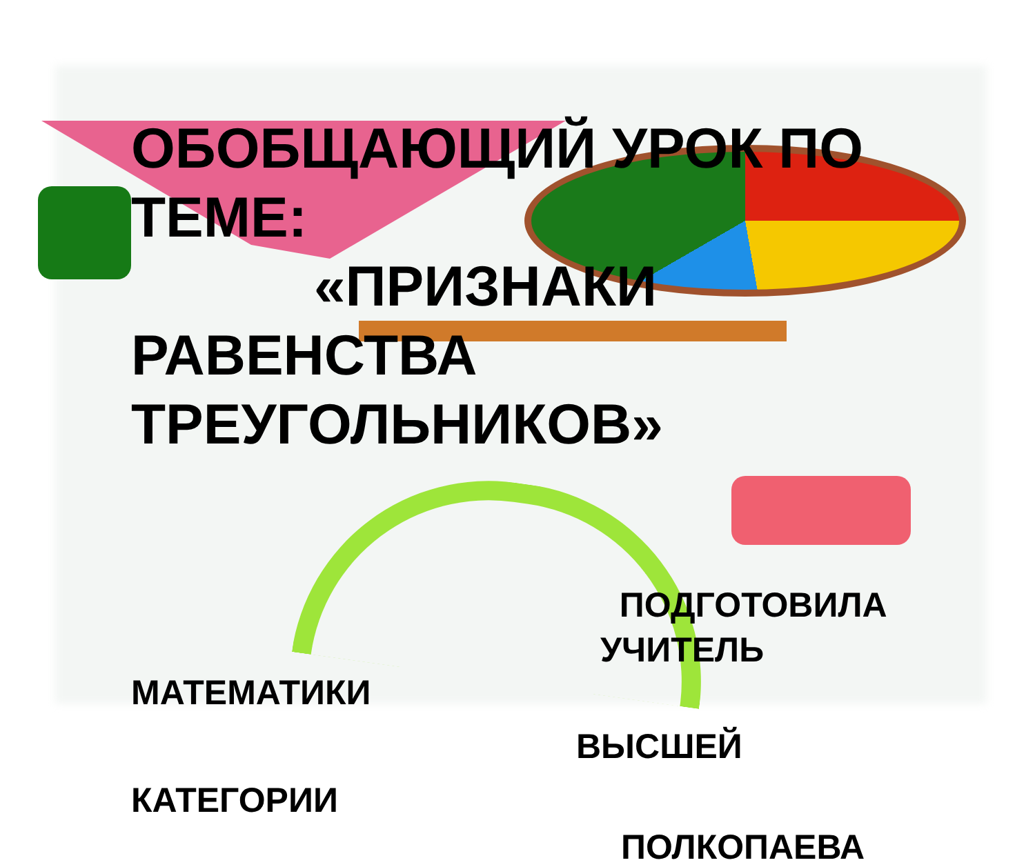ОБОБЩАЮЩИЙ УРОК ПО ТЕМЕ:
«ПРИЗНАКИ
РАВЕНСТВА ТРЕУГОЛЬНИКОВ»
ПОДГОТОВИЛА
УЧИТЕЛЬ
МАТЕМАТИКИ
ВЫСШЕЙ
КАТЕГОРИИ
ПОЛКОПАЕВА